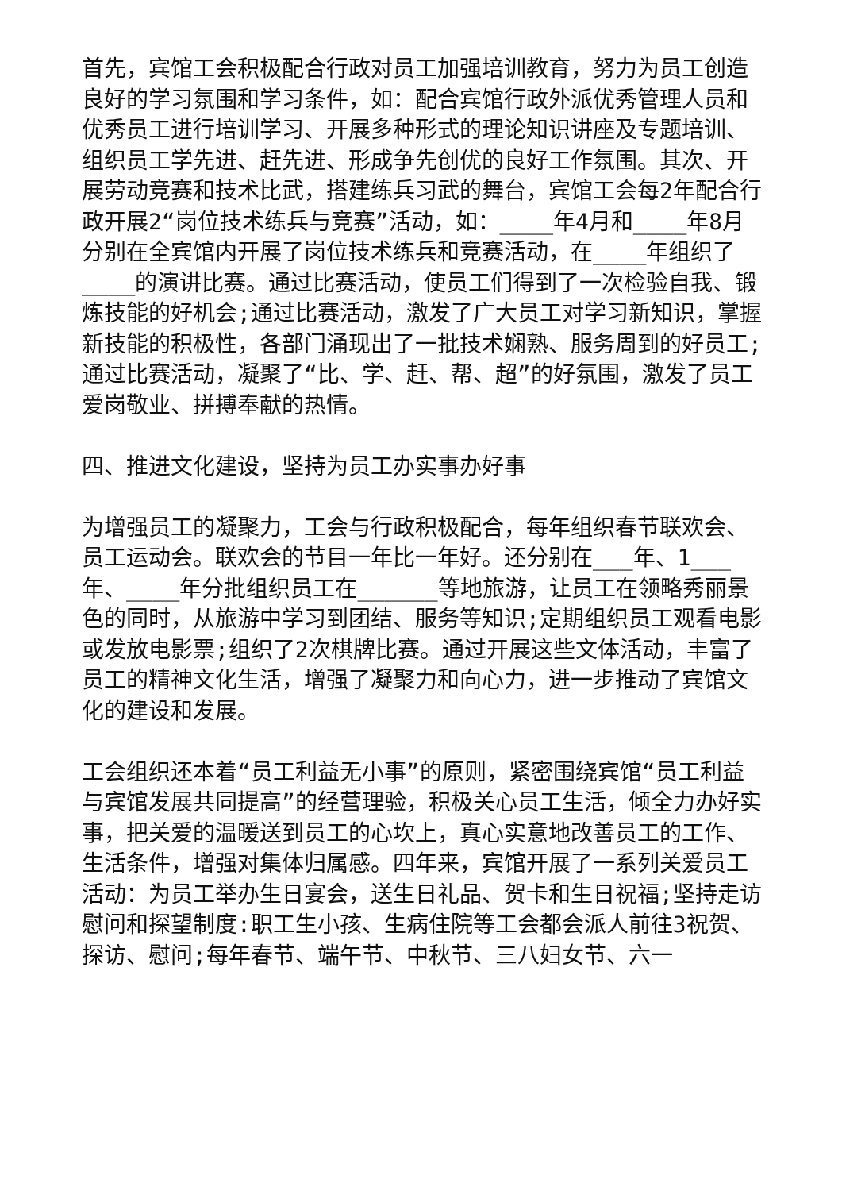首先，宾馆工会积极配合行政对员工加强培训教育，努力为员工创造良好的学习氛围和学习条件，如：配合宾馆行政外派优秀管理人员和优秀员工进行培训学习、开展多种形式的理论知识讲座及专题培训、组织员工学先进、赶先进、形成争先创优的良好工作氛围。其次、开展劳动竞赛和技术比武，搭建练兵习武的舞台，宾馆工会每2年配合行政开展2“岗位技术练兵与竞赛”活动，如：____年4月和____年8月分别在全宾馆内开展了岗位技术练兵和竞赛活动，在____年组织了____的演讲比赛。通过比赛活动，使员工们得到了一次检验自我、锻炼技能的好机会;通过比赛活动，激发了广大员工对学习新知识，掌握新技能的积极性，各部门涌现出了一批技术娴熟、服务周到的好员工;通过比赛活动，凝聚了“比、学、赶、帮、超”的好氛围，激发了员工爱岗敬业、拼搏奉献的热情。
四、推进文化建设，坚持为员工办实事办好事
为增强员工的凝聚力，工会与行政积极配合，每年组织春节联欢会、员工运动会。联欢会的节目一年比一年好。还分别在___年、1___年、____年分批组织员工在______等地旅游，让员工在领略秀丽景色的同时，从旅游中学习到团结、服务等知识;定期组织员工观看电影或发放电影票;组织了2次棋牌比赛。通过开展这些文体活动，丰富了员工的精神文化生活，增强了凝聚力和向心力，进一步推动了宾馆文化的建设和发展。
工会组织还本着“员工利益无小事”的原则，紧密围绕宾馆“员工利益与宾馆发展共同提高”的经营理验，积极关心员工生活，倾全力办好实事，把关爱的温暖送到员工的心坎上，真心实意地改善员工的工作、生活条件，增强对集体归属感。四年来，宾馆开展了一系列关爱员工活动：为员工举办生日宴会，送生日礼品、贺卡和生日祝福;坚持走访慰问和探望制度:职工生小孩、生病住院等工会都会派人前往3祝贺、探访、慰问;每年春节、端午节、中秋节、三八妇女节、六一